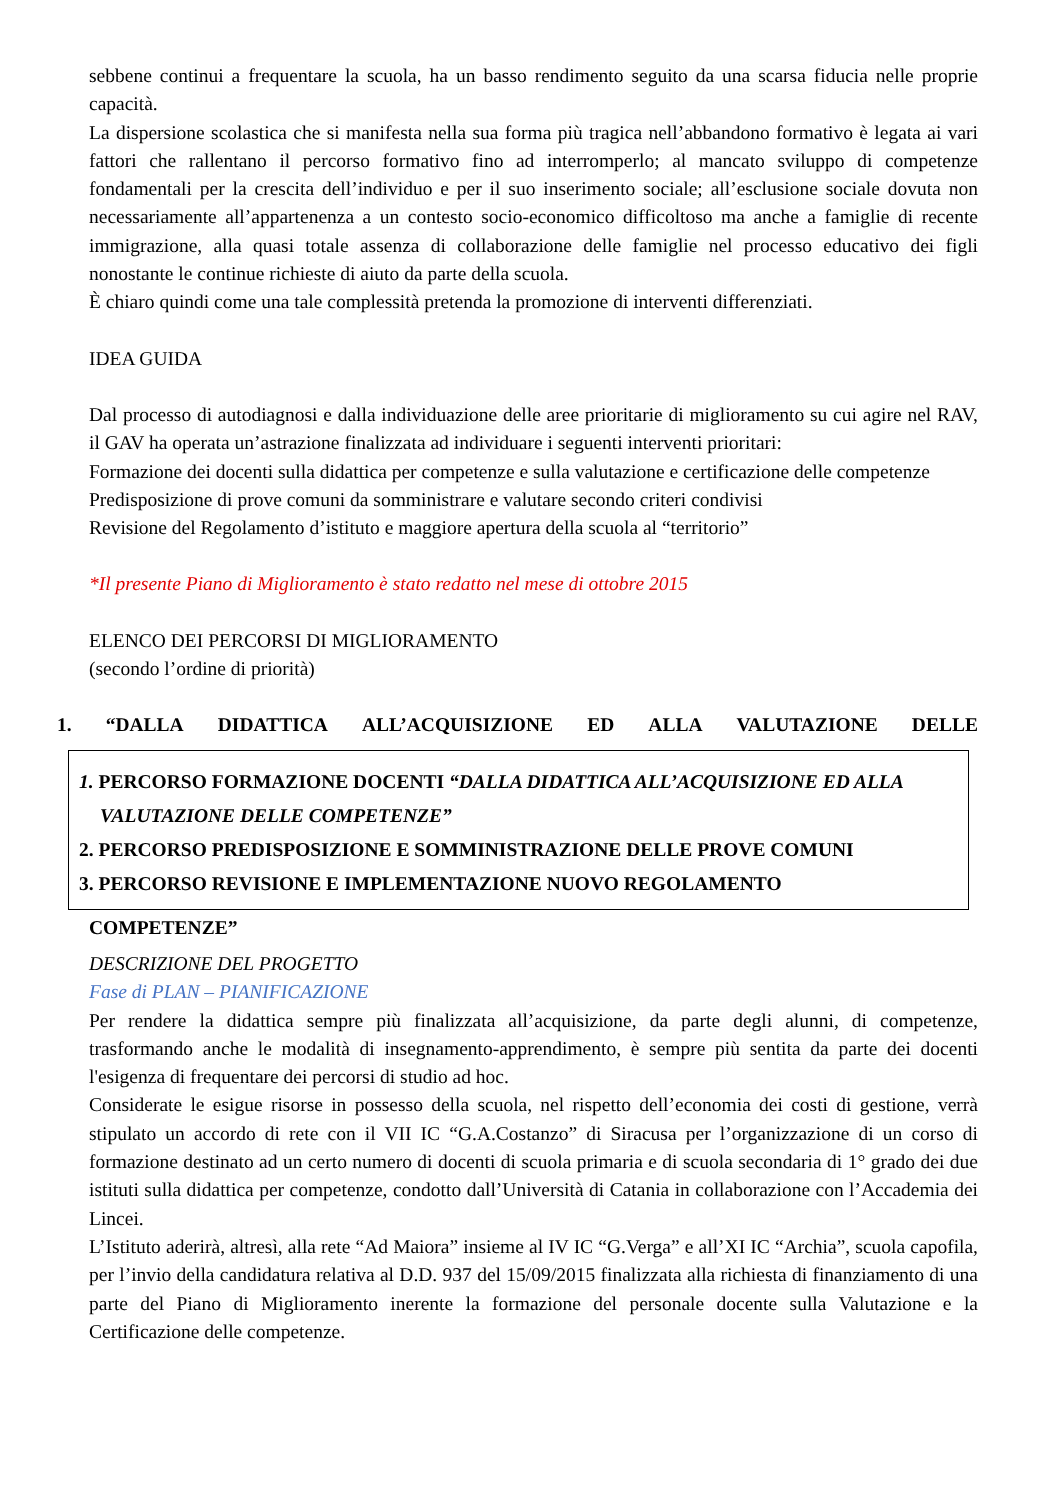sebbene continui a frequentare la scuola, ha un basso rendimento seguito da una scarsa fiducia nelle proprie capacità.
La dispersione scolastica che si manifesta nella sua forma più tragica nell’abbandono formativo è legata ai vari fattori che rallentano il percorso formativo fino ad interromperlo; al mancato sviluppo di competenze fondamentali per la crescita dell’individuo e per il suo inserimento sociale; all’esclusione sociale dovuta non necessariamente all’appartenenza a un contesto socio-economico difficoltoso ma anche a famiglie di recente immigrazione, alla quasi totale assenza di collaborazione delle famiglie nel processo educativo dei figli nonostante le continue richieste di aiuto da parte della scuola.
È chiaro quindi come una tale complessità pretenda la promozione di interventi differenziati.
IDEA GUIDA
Dal processo di autodiagnosi e dalla individuazione delle aree prioritarie di miglioramento su cui agire nel RAV, il GAV ha operata un’astrazione finalizzata ad individuare i seguenti interventi prioritari:
Formazione dei docenti sulla didattica per competenze e sulla valutazione e certificazione delle competenze
Predisposizione di prove comuni da somministrare e valutare secondo criteri condivisi
Revisione del Regolamento d’istituto e maggiore apertura della scuola al “territorio”
*Il presente Piano di Miglioramento è stato redatto nel mese di ottobre 2015
ELENCO DEI PERCORSI DI MIGLIORAMENTO
(secondo l’ordine di priorità)
1. “DALLA DIDATTICA ALL’ACQUISIZIONE ED ALLA VALUTAZIONE DELLE
1. PERCORSO FORMAZIONE DOCENTI “DALLA DIDATTICA ALL’ACQUISIZIONE ED ALLA VALUTAZIONE DELLE COMPETENZE”
2. PERCORSO PREDISPOSIZIONE E SOMMINISTRAZIONE DELLE PROVE COMUNI
3. PERCORSO REVISIONE E IMPLEMENTAZIONE NUOVO REGOLAMENTO
COMPETENZE”
DESCRIZIONE DEL PROGETTO
Fase di PLAN – PIANIFICAZIONE
Per rendere la didattica sempre più finalizzata all’acquisizione, da parte degli alunni, di competenze, trasformando anche le modalità di insegnamento-apprendimento, è sempre più sentita da parte dei docenti l'esigenza di frequentare dei percorsi di studio ad hoc.
Considerate le esigue risorse in possesso della scuola, nel rispetto dell’economia dei costi di gestione, verrà stipulato un accordo di rete con il VII IC “G.A.Costanzo” di Siracusa per l’organizzazione di un corso di formazione destinato ad un certo numero di docenti di scuola primaria e di scuola secondaria di 1° grado dei due istituti sulla didattica per competenze, condotto dall’Università di Catania in collaborazione con l’Accademia dei Lincei.
L’Istituto aderirà, altresì, alla rete “Ad Maiora” insieme al IV IC “G.Verga” e all’XI IC “Archia”, scuola capofila, per l’invio della candidatura relativa al D.D. 937 del 15/09/2015 finalizzata alla richiesta di finanziamento di una parte del Piano di Miglioramento inerente la formazione del personale docente sulla Valutazione e la Certificazione delle competenze.